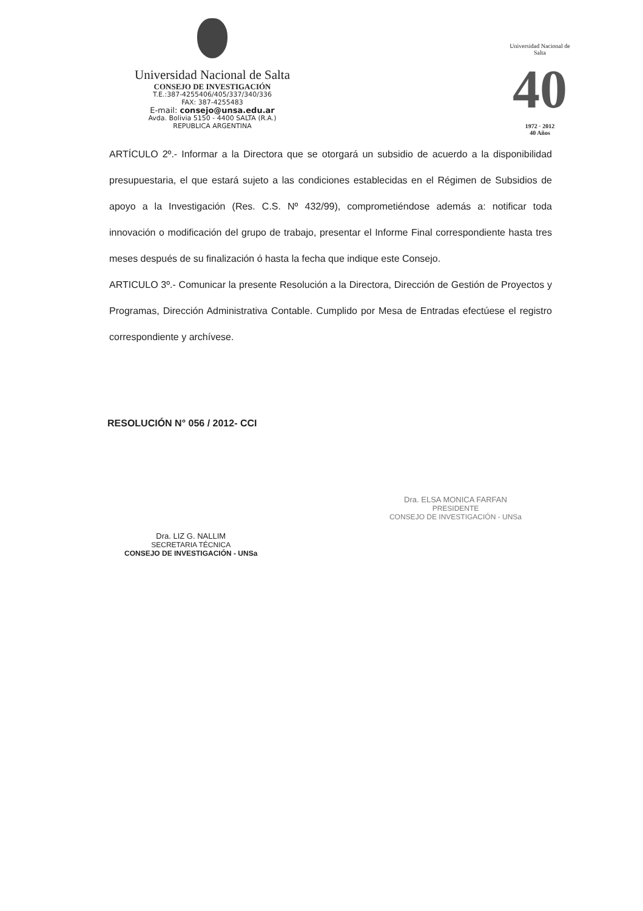Universidad Nacional de Salta
CONSEJO DE INVESTIGACIÓN
T.E.:387-4255406/405/337/340/336
FAX: 387-4255483
E-mail: consejo@unsa.edu.ar
Avda. Bolivia 5150 - 4400 SALTA (R.A.)
REPUBLICA ARGENTINA
Universidad Nacional de Salta
40
1972 · 2012
40 Años
ARTÍCULO 2º.- Informar a la Directora que se otorgará un subsidio de acuerdo a la disponibilidad presupuestaria, el que estará sujeto a las condiciones establecidas en el Régimen de Subsidios de apoyo a la Investigación (Res. C.S. Nº 432/99), comprometiéndose además a: notificar toda innovación o modificación del grupo de trabajo, presentar el Informe Final correspondiente hasta tres meses después de su finalización ó hasta la fecha que indique este Consejo.
ARTICULO 3º.- Comunicar la presente Resolución a la Directora, Dirección de Gestión de Proyectos y Programas, Dirección Administrativa Contable. Cumplido por Mesa de Entradas efectúese el registro correspondiente y archívese.
RESOLUCIÓN N° 056 / 2012- CCI
Dra. LIZ G. NALLIM
SECRETARIA TÉCNICA
CONSEJO DE INVESTIGACIÓN - UNSa
Dra. ELSA MONICA FARFAN
PRESIDENTE
CONSEJO DE INVESTIGACIÓN - UNSa